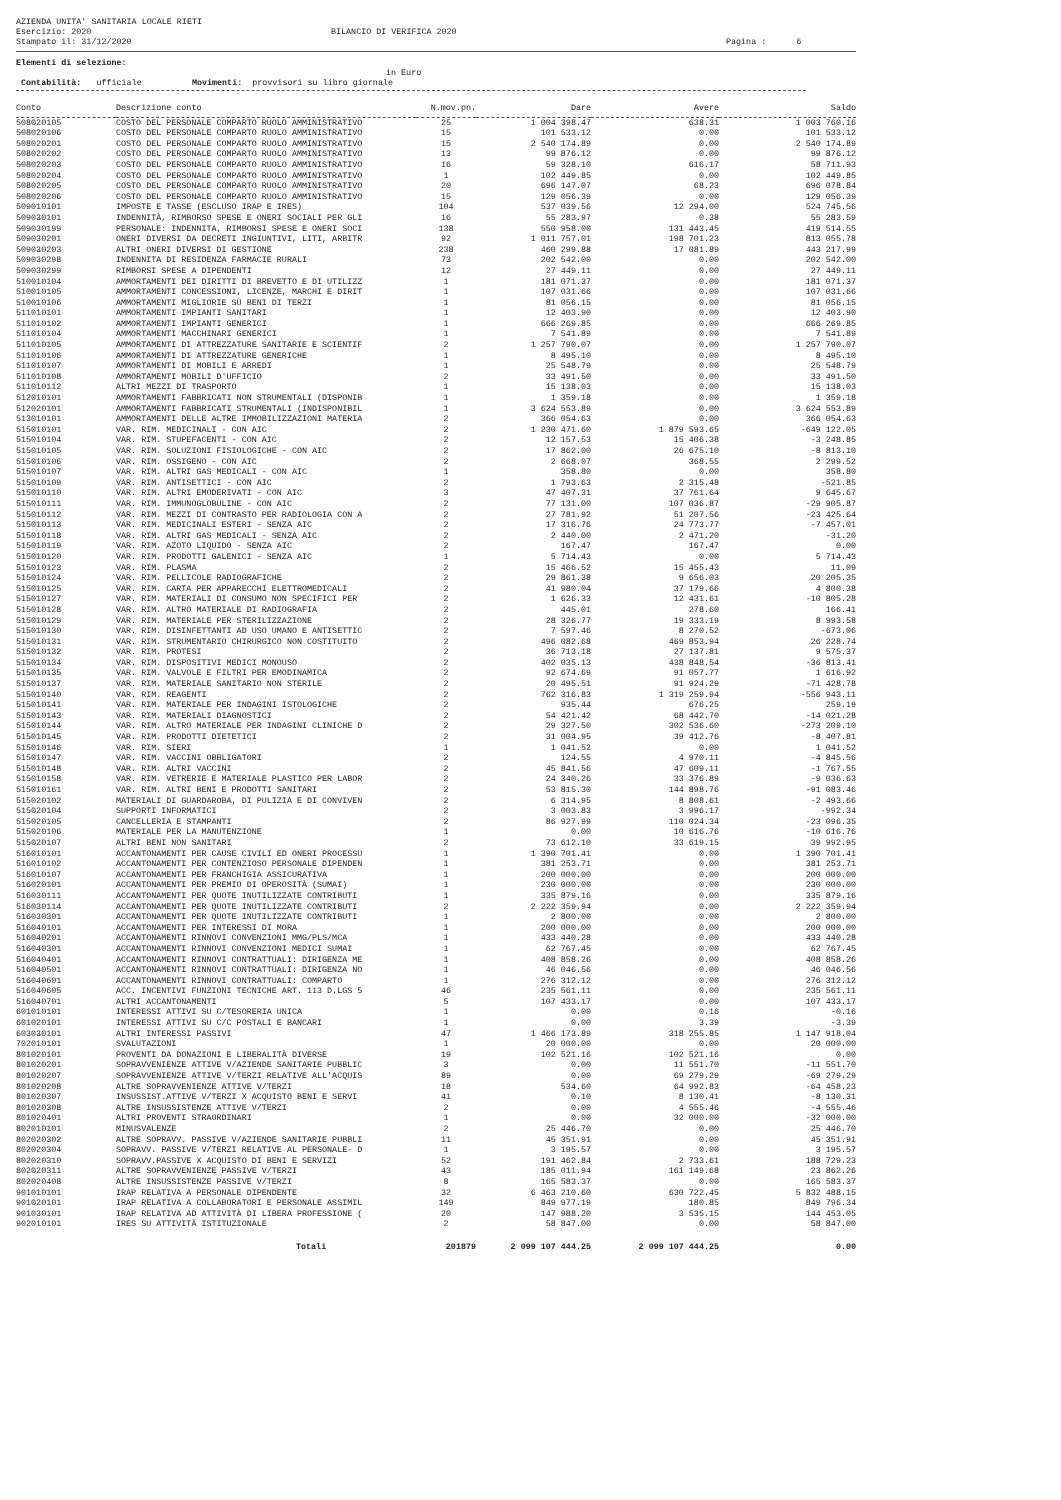AZIENDA UNITA' SANITARIA LOCALE RIETI
Esercizio: 2020 BILANCIO DI VERIFICA 2020
Stampato il: 31/12/2020 Pagina : 6
Elementi di selezione:
in Euro
Contabilità: ufficiale Movimenti: provvisori su libro giornale
| Conto | Descrizione conto | N.mov.pn. | Dare | Avere | Saldo |
| --- | --- | --- | --- | --- | --- |
| 508020105 | COSTO DEL PERSONALE COMPARTO RUOLO AMMINISTRATIVO | 25 | 1 004 398.47 | 638.31 | 1 003 760.16 |
| 508020106 | COSTO DEL PERSONALE COMPARTO RUOLO AMMINISTRATIVO | 15 | 101 533.12 | 0.00 | 101 533.12 |
| 508020201 | COSTO DEL PERSONALE COMPARTO RUOLO AMMINISTRATIVO | 15 | 2 540 174.89 | 0.00 | 2 540 174.89 |
| 508020202 | COSTO DEL PERSONALE COMPARTO RUOLO AMMINISTRATIVO | 13 | 99 876.12 | 0.00 | 99 876.12 |
| 508020203 | COSTO DEL PERSONALE COMPARTO RUOLO AMMINISTRATIVO | 16 | 59 328.10 | 616.17 | 58 711.93 |
| 508020204 | COSTO DEL PERSONALE COMPARTO RUOLO AMMINISTRATIVO | 1 | 102 449.85 | 0.00 | 102 449.85 |
| 508020205 | COSTO DEL PERSONALE COMPARTO RUOLO AMMINISTRATIVO | 20 | 696 147.07 | 68.23 | 696 078.84 |
| 508020206 | COSTO DEL PERSONALE COMPARTO RUOLO AMMINISTRATIVO | 15 | 129 056.39 | 0.00 | 129 056.39 |
| 509010101 | IMPOSTE E TASSE (ESCLUSO IRAP E IRES) | 104 | 537 039.56 | 12 294.00 | 524 745.56 |
| 509030101 | INDENNITÀ, RIMBORSO SPESE E ONERI SOCIALI PER GLI | 16 | 55 283.97 | 0.38 | 55 283.59 |
| 509030199 | PERSONALE: INDENNITA, RIMBORSI SPESE E ONERI SOCI | 138 | 550 958.00 | 131 443.45 | 419 514.55 |
| 509030201 | ONERI DIVERSI DA DECRETI INGIUNTIVI, LITI, ARBITR | 92 | 1 011 757.01 | 198 701.23 | 813 055.78 |
| 509030203 | ALTRI ONERI DIVERSI DI GESTIONE | 238 | 460 299.88 | 17 081.89 | 443 217.99 |
| 509030298 | INDENNITA DI RESIDENZA FARMACIE RURALI | 73 | 202 542.00 | 0.00 | 202 542.00 |
| 509030299 | RIMBORSI SPESE A DIPENDENTI | 12 | 27 449.11 | 0.00 | 27 449.11 |
| 510010104 | AMMORTAMENTI DEI DIRITTI DI BREVETTO E DI UTILIZZ | 1 | 181 071.37 | 0.00 | 181 071.37 |
| 510010105 | AMMORTAMENTI CONCESSIONI, LICENZE, MARCHI E DIRIT | 1 | 107 031.66 | 0.00 | 107 031.66 |
| 510010106 | AMMORTAMENTI MIGLIORIE SU BENI DI TERZI | 1 | 81 056.15 | 0.00 | 81 056.15 |
| 511010101 | AMMORTAMENTI IMPIANTI SANITARI | 1 | 12 403.90 | 0.00 | 12 403.90 |
| 511010102 | AMMORTAMENTI IMPIANTI GENERICI | 1 | 666 269.85 | 0.00 | 666 269.85 |
| 511010104 | AMMORTAMENTI MACCHINARI GENERICI | 1 | 7 541.89 | 0.00 | 7 541.89 |
| 511010105 | AMMORTAMENTI DI ATTREZZATURE SANITARIE E SCIENTIF | 2 | 1 257 790.07 | 0.00 | 1 257 790.07 |
| 511010106 | AMMORTAMENTI DI ATTREZZATURE GENERICHE | 1 | 8 495.10 | 0.00 | 8 495.10 |
| 511010107 | AMMORTAMENTI DI MOBILI E ARREDI | 1 | 25 548.79 | 0.00 | 25 548.79 |
| 511010108 | AMMORTAMENTI MOBILI D'UFFICIO | 2 | 33 491.50 | 0.00 | 33 491.50 |
| 511010112 | ALTRI MEZZI DI TRASPORTO | 1 | 15 138.03 | 0.00 | 15 138.03 |
| 512010101 | AMMORTAMENTI FABBRICATI NON STRUMENTALI (DISPONIB | 1 | 1 359.18 | 0.00 | 1 359.18 |
| 512020101 | AMMORTAMENTI FABBRICATI STRUMENTALI (INDISPONIBIL | 1 | 3 624 553.89 | 0.00 | 3 624 553.89 |
| 513010101 | AMMORTAMENTI DELLE ALTRE IMMOBILIZZAZIONI MATERIA | 2 | 366 054.63 | 0.00 | 366 054.63 |
| 515010101 | VAR. RIM. MEDICINALI - CON AIC | 2 | 1 230 471.60 | 1 879 593.65 | -649 122.05 |
| 515010104 | VAR. RIM. STUPEFACENTI - CON AIC | 2 | 12 157.53 | 15 406.38 | -3 248.85 |
| 515010105 | VAR. RIM. SOLUZIONI FISIOLOGICHE - CON AIC | 2 | 17 862.00 | 26 675.10 | -8 813.10 |
| 515010106 | VAR. RIM. OSSIGENO - CON AIC | 2 | 2 668.07 | 368.55 | 2 299.52 |
| 515010107 | VAR. RIM. ALTRI GAS MEDICALI - CON AIC | 1 | 358.80 | 0.00 | 358.80 |
| 515010109 | VAR. RIM. ANTISETTICI - CON AIC | 2 | 1 793.63 | 2 315.48 | -521.85 |
| 515010110 | VAR. RIM. ALTRI EMODERIVATI - CON AIC | 3 | 47 407.31 | 37 761.64 | 9 645.67 |
| 515010111 | VAR. RIM. IMMUNOGLOBULINE - CON AIC | 2 | 77 131.00 | 107 036.87 | -29 905.87 |
| 515010112 | VAR. RIM. MEZZI DI CONTRASTO PER RADIOLOGIA CON A | 2 | 27 781.92 | 51 207.56 | -23 425.64 |
| 515010113 | VAR. RIM. MEDICINALI ESTERI - SENZA AIC | 2 | 17 316.76 | 24 773.77 | -7 457.01 |
| 515010118 | VAR. RIM. ALTRI GAS MEDICALI - SENZA AIC | 2 | 2 440.00 | 2 471.20 | -31.20 |
| 515010119 | VAR. RIM. AZOTO LIQUIDO - SENZA AIC | 2 | 167.47 | 167.47 | 0.00 |
| 515010120 | VAR. RIM. PRODOTTI GALENICI - SENZA AIC | 1 | 5 714.43 | 0.00 | 5 714.43 |
| 515010123 | VAR. RIM. PLASMA | 2 | 15 466.52 | 15 455.43 | 11.09 |
| 515010124 | VAR. RIM. PELLICOLE RADIOGRAFICHE | 2 | 29 861.38 | 9 656.03 | 20 205.35 |
| 515010125 | VAR. RIM. CARTA PER APPARECCHI ELETTROMEDICALI | 2 | 41 980.04 | 37 179.66 | 4 800.38 |
| 515010127 | VAR. RIM. MATERIALI DI CONSUMO NON SPECIFICI PER | 2 | 1 626.33 | 12 431.61 | -10 805.28 |
| 515010128 | VAR. RIM. ALTRO MATERIALE DI RADIOGRAFIA | 2 | 445.01 | 278.60 | 166.41 |
| 515010129 | VAR. RIM. MATERIALE PER STERILIZZAZIONE | 2 | 28 326.77 | 19 333.19 | 8 993.58 |
| 515010130 | VAR. RIM. DISINFETTANTI AD USO UMANO E ANTISETTIC | 2 | 7 597.46 | 8 270.52 | -673.06 |
| 515010131 | VAR. RIM. STRUMENTARIO CHIRURGICO NON COSTITUITO | 2 | 496 082.68 | 469 853.94 | 26 228.74 |
| 515010132 | VAR. RIM. PROTESI | 2 | 36 713.18 | 27 137.81 | 9 575.37 |
| 515010134 | VAR. RIM. DISPOSITIVI MEDICI MONOUSO | 2 | 402 035.13 | 438 848.54 | -36 813.41 |
| 515010135 | VAR. RIM. VALVOLE E FILTRI PER EMODINAMICA | 2 | 92 674.69 | 91 057.77 | 1 616.92 |
| 515010137 | VAR. RIM. MATERIALE SANITARIO NON STERILE | 2 | 20 495.51 | 91 924.29 | -71 428.78 |
| 515010140 | VAR. RIM. REAGENTI | 2 | 762 316.83 | 1 319 259.94 | -556 943.11 |
| 515010141 | VAR. RIM. MATERIALE PER INDAGINI ISTOLOGICHE | 2 | 935.44 | 676.25 | 259.19 |
| 515010143 | VAR. RIM. MATERIALI DIAGNOSTICI | 2 | 54 421.42 | 68 442.70 | -14 021.28 |
| 515010144 | VAR. RIM. ALTRO MATERIALE PER INDAGINI CLINICHE D | 2 | 29 327.50 | 302 536.60 | -273 209.10 |
| 515010145 | VAR. RIM. PRODOTTI DIETETICI | 2 | 31 004.95 | 39 412.76 | -8 407.81 |
| 515010146 | VAR. RIM. SIERI | 1 | 1 041.52 | 0.00 | 1 041.52 |
| 515010147 | VAR. RIM. VACCINI OBBLIGATORI | 2 | 124.55 | 4 970.11 | -4 845.56 |
| 515010148 | VAR. RIM. ALTRI VACCINI | 2 | 45 841.56 | 47 609.11 | -1 767.55 |
| 515010158 | VAR. RIM. VETRERIE E MATERIALE PLASTICO PER LABOR | 2 | 24 340.26 | 33 376.89 | -9 036.63 |
| 515010161 | VAR. RIM. ALTRI BENI E PRODOTTI SANITARI | 2 | 53 815.30 | 144 898.76 | -91 083.46 |
| 515020102 | MATERIALI DI GUARDAROBA, DI PULIZIA E DI CONVIVEN | 2 | 6 314.95 | 8 808.61 | -2 493.66 |
| 515020104 | SUPPORTI INFORMATICI | 2 | 3 003.83 | 3 996.17 | -992.34 |
| 515020105 | CANCELLERIA E STAMPANTI | 2 | 86 927.99 | 110 024.34 | -23 096.35 |
| 515020106 | MATERIALE PER LA MANUTENZIONE | 1 | 0.00 | 10 616.76 | -10 616.76 |
| 515020107 | ALTRI BENI NON SANITARI | 2 | 73 612.10 | 33 619.15 | 39 992.95 |
| 516010101 | ACCANTONAMENTI PER CAUSE CIVILI ED ONERI PROCESSU | 1 | 1 390 701.41 | 0.00 | 1 390 701.41 |
| 516010102 | ACCANTONAMENTI PER CONTENZIOSO PERSONALE DIPENDEN | 1 | 381 253.71 | 0.00 | 381 253.71 |
| 516010107 | ACCANTONAMENTI PER FRANCHIGIA ASSICURATIVA | 1 | 200 000.00 | 0.00 | 200 000.00 |
| 516020101 | ACCANTONAMENTI PER PREMIO DI OPEROSITÀ (SUMAI) | 1 | 230 000.00 | 0.00 | 230 000.00 |
| 516030111 | ACCANTONAMENTI PER QUOTE INUTILIZZATE CONTRIBUTI | 1 | 335 879.16 | 0.00 | 335 879.16 |
| 516030114 | ACCANTONAMENTI PER QUOTE INUTILIZZATE CONTRIBUTI | 2 | 2 222 359.94 | 0.00 | 2 222 359.94 |
| 516030301 | ACCANTONAMENTI PER QUOTE INUTILIZZATE CONTRIBUTI | 1 | 2 800.00 | 0.00 | 2 800.00 |
| 516040101 | ACCANTONAMENTI PER INTERESSI DI MORA | 1 | 200 000.00 | 0.00 | 200 000.00 |
| 516040201 | ACCANTONAMENTI RINNOVI CONVENZIONI MMG/PLS/MCA | 1 | 433 440.28 | 0.00 | 433 440.28 |
| 516040301 | ACCANTONAMENTI RINNOVI CONVENZIONI MEDICI SUMAI | 1 | 62 767.45 | 0.00 | 62 767.45 |
| 516040401 | ACCANTONAMENTI RINNOVI CONTRATTUALI: DIRIGENZA ME | 1 | 408 858.26 | 0.00 | 408 858.26 |
| 516040501 | ACCANTONAMENTI RINNOVI CONTRATTUALI: DIRIGENZA NO | 1 | 46 046.56 | 0.00 | 46 046.56 |
| 516040601 | ACCANTONAMENTI RINNOVI CONTRATTUALI: COMPARTO | 1 | 276 312.12 | 0.00 | 276 312.12 |
| 516040605 | ACC. INCENTIVI FUNZIONI TECNICHE ART. 113 D.LGS 5 | 46 | 235 561.11 | 0.00 | 235 561.11 |
| 516040701 | ALTRI ACCANTONAMENTI | 5 | 107 433.17 | 0.00 | 107 433.17 |
| 601010101 | INTERESSI ATTIVI SU C/TESORERIA UNICA | 1 | 0.00 | 0.16 | -0.16 |
| 601020101 | INTERESSI ATTIVI SU C/C POSTALI E BANCARI | 1 | 0.00 | 3.39 | -3.39 |
| 603030101 | ALTRI INTERESSI PASSIVI | 47 | 1 466 173.89 | 318 255.85 | 1 147 918.04 |
| 702010101 | SVALUTAZIONI | 1 | 20 000.00 | 0.00 | 20 000.00 |
| 801020101 | PROVENTI DA DONAZIONI E LIBERALITÀ DIVERSE | 19 | 102 521.16 | 102 521.16 | 0.00 |
| 801020201 | SOPRAVVENIENZE ATTIVE V/AZIENDE SANITARIE PUBBLIC | 3 | 0.00 | 11 551.70 | -11 551.70 |
| 801020207 | SOPRAVVENIENZE ATTIVE V/TERZI RELATIVE ALL'ACQUIS | 89 | 0.00 | 69 279.29 | -69 279.29 |
| 801020208 | ALTRE SOPRAVVENIENZE ATTIVE V/TERZI | 18 | 534.60 | 64 992.83 | -64 458.23 |
| 801020307 | INSUSSIST.ATTIVE V/TERZI X ACQUISTO BENI E SERVI | 41 | 0.10 | 8 130.41 | -8 130.31 |
| 801020308 | ALTRE INSUSSISTENZE ATTIVE V/TERZI | 2 | 0.00 | 4 555.46 | -4 555.46 |
| 801020401 | ALTRI PROVENTI STRAORDINARI | 1 | 0.00 | 32 000.00 | -32 000.00 |
| 802010101 | MINUSVALENZE | 2 | 25 446.70 | 0.00 | 25 446.70 |
| 802020302 | ALTRE SOPRAVV. PASSIVE V/AZIENDE SANITARIE PUBBLI | 11 | 45 351.91 | 0.00 | 45 351.91 |
| 802020304 | SOPRAVV. PASSIVE V/TERZI RELATIVE AL PERSONALE- D | 1 | 3 195.57 | 0.00 | 3 195.57 |
| 802020310 | SOPRAVV.PASSIVE X ACQUISTO DI BENI E SERVIZI | 52 | 191 462.84 | 2 733.61 | 188 729.23 |
| 802020311 | ALTRE SOPRAVVENIENZE PASSIVE V/TERZI | 43 | 185 011.94 | 161 149.68 | 23 862.26 |
| 802020408 | ALTRE INSUSSISTENZE PASSIVE V/TERZI | 8 | 165 583.37 | 0.00 | 165 583.37 |
| 901010101 | IRAP RELATIVA A PERSONALE DIPENDENTE | 32 | 6 463 210.60 | 630 722.45 | 5 832 488.15 |
| 901020101 | IRAP RELATIVA A COLLABORATORI E PERSONALE ASSIMIL | 149 | 849 977.19 | 180.85 | 849 796.34 |
| 901030101 | IRAP RELATIVA AD ATTIVITÀ DI LIBERA PROFESSIONE ( | 20 | 147 988.20 | 3 535.15 | 144 453.05 |
| 902010101 | IRES SU ATTIVITÀ ISTITUZIONALE | 2 | 58 847.00 | 0.00 | 58 847.00 |
| Totali | | 201879 | 2 099 107 444.25 | 2 099 107 444.25 | 0.00 |